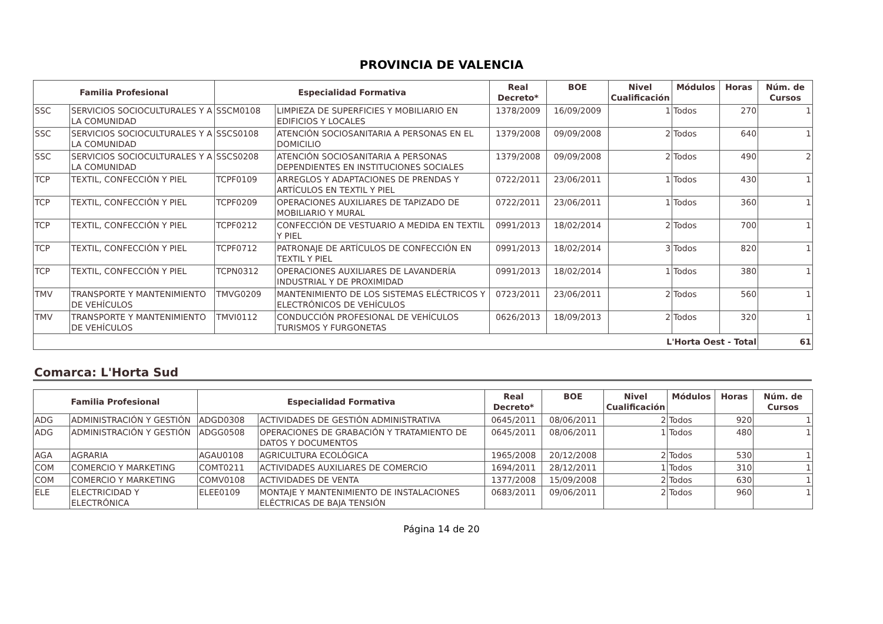PROVINCIA DE VALENCIA
| Familia Profesional | | Especialidad Formativa | | Real Decreto* | BOE | Nivel Cualificación | Módulos | Horas | Núm. de Cursos |
| --- | --- | --- | --- | --- | --- | --- | --- | --- | --- |
| SSC | SERVICIOS SOCIOCULTURALES Y A LA COMUNIDAD | SSCM0108 | LIMPIEZA DE SUPERFICIES Y MOBILIARIO EN EDIFICIOS Y LOCALES | 1378/2009 | 16/09/2009 | 1 | Todos | 270 | 1 |
| SSC | SERVICIOS SOCIOCULTURALES Y A LA COMUNIDAD | SSCS0108 | ATENCIÓN SOCIOSANITARIA A PERSONAS EN EL DOMICILIO | 1379/2008 | 09/09/2008 | 2 | Todos | 640 | 1 |
| SSC | SERVICIOS SOCIOCULTURALES Y A LA COMUNIDAD | SSCS0208 | ATENCIÓN SOCIOSANITARIA A PERSONAS DEPENDIENTES EN INSTITUCIONES SOCIALES | 1379/2008 | 09/09/2008 | 2 | Todos | 490 | 2 |
| TCP | TEXTIL, CONFECCIÓN Y PIEL | TCPF0109 | ARREGLOS Y ADAPTACIONES DE PRENDAS Y ARTÍCULOS EN TEXTIL Y PIEL | 0722/2011 | 23/06/2011 | 1 | Todos | 430 | 1 |
| TCP | TEXTIL, CONFECCIÓN Y PIEL | TCPF0209 | OPERACIONES AUXILIARES DE TAPIZADO DE MOBILIARIO Y MURAL | 0722/2011 | 23/06/2011 | 1 | Todos | 360 | 1 |
| TCP | TEXTIL, CONFECCIÓN Y PIEL | TCPF0212 | CONFECCIÓN DE VESTUARIO A MEDIDA EN TEXTIL Y PIEL | 0991/2013 | 18/02/2014 | 2 | Todos | 700 | 1 |
| TCP | TEXTIL, CONFECCIÓN Y PIEL | TCPF0712 | PATRONAJE DE ARTÍCULOS DE CONFECCIÓN EN TEXTIL Y PIEL | 0991/2013 | 18/02/2014 | 3 | Todos | 820 | 1 |
| TCP | TEXTIL, CONFECCIÓN Y PIEL | TCPN0312 | OPERACIONES AUXILIARES DE LAVANDERÍA INDUSTRIAL Y DE PROXIMIDAD | 0991/2013 | 18/02/2014 | 1 | Todos | 380 | 1 |
| TMV | TRANSPORTE Y MANTENIMIENTO DE VEHÍCULOS | TMVG0209 | MANTENIMIENTO DE LOS SISTEMAS ELÉCTRICOS Y ELECTRÓNICOS DE VEHÍCULOS | 0723/2011 | 23/06/2011 | 2 | Todos | 560 | 1 |
| TMV | TRANSPORTE Y MANTENIMIENTO DE VEHÍCULOS | TMVI0112 | CONDUCCIÓN PROFESIONAL DE VEHÍCULOS TURISMOS Y FURGONETAS | 0626/2013 | 18/09/2013 | 2 | Todos | 320 | 1 |
| L'Horta Oest - Total | | | | | | | | | 61 |
Comarca: L'Horta Sud
| Familia Profesional | | Especialidad Formativa | | Real Decreto* | BOE | Nivel Cualificación | Módulos | Horas | Núm. de Cursos |
| --- | --- | --- | --- | --- | --- | --- | --- | --- | --- |
| ADG | ADMINISTRACIÓN Y GESTIÓN | ADGD0308 | ACTIVIDADES DE GESTIÓN ADMINISTRATIVA | 0645/2011 | 08/06/2011 | 2 | Todos | 920 | 1 |
| ADG | ADMINISTRACIÓN Y GESTIÓN | ADGG0508 | OPERACIONES DE GRABACIÓN Y TRATAMIENTO DE DATOS Y DOCUMENTOS | 0645/2011 | 08/06/2011 | 1 | Todos | 480 | 1 |
| AGA | AGRARIA | AGAU0108 | AGRICULTURA ECOLÓGICA | 1965/2008 | 20/12/2008 | 2 | Todos | 530 | 1 |
| COM | COMERCIO Y MARKETING | COMT0211 | ACTIVIDADES AUXILIARES DE COMERCIO | 1694/2011 | 28/12/2011 | 1 | Todos | 310 | 1 |
| COM | COMERCIO Y MARKETING | COMV0108 | ACTIVIDADES DE VENTA | 1377/2008 | 15/09/2008 | 2 | Todos | 630 | 1 |
| ELE | ELECTRICIDAD Y ELECTRÓNICA | ELEE0109 | MONTAJE Y MANTENIMIENTO DE INSTALACIONES ELÉCTRICAS DE BAJA TENSIÓN | 0683/2011 | 09/06/2011 | 2 | Todos | 960 | 1 |
Página 14 de 20